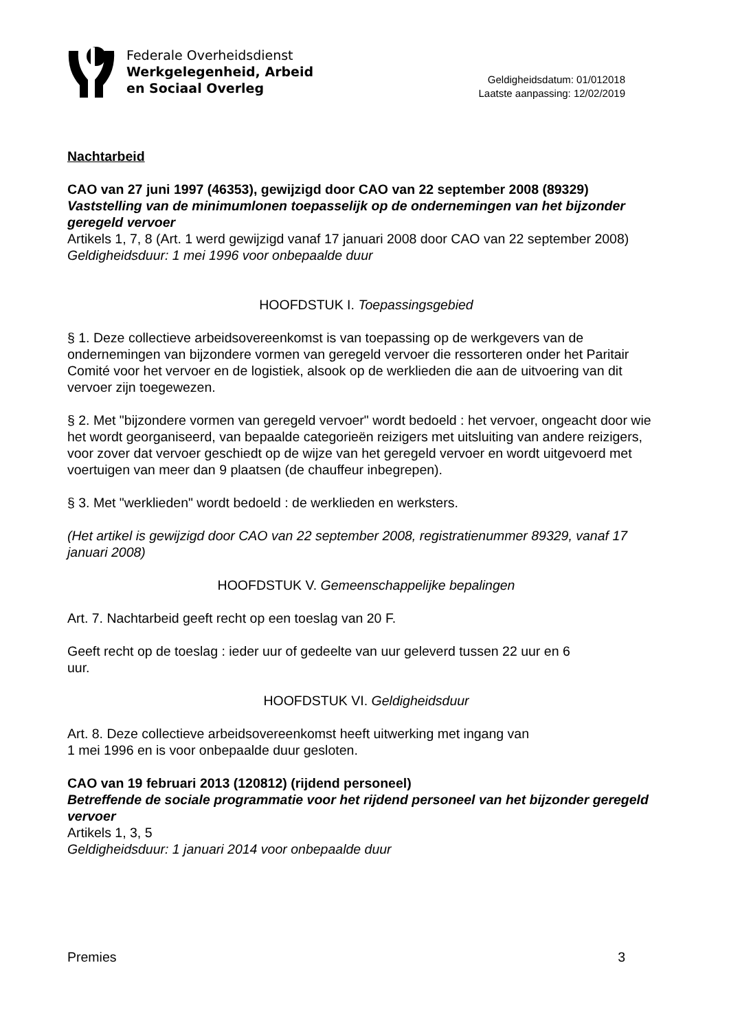Federale Overheidsdienst
Werkgelegenheid, Arbeid
en Sociaal Overleg
Geldigheidsdatum: 01/012018
Laatste aanpassing: 12/02/2019
Nachtarbeid
CAO van 27 juni 1997 (46353), gewijzigd door CAO van 22 september 2008 (89329)
Vaststelling van de minimumlonen toepasselijk op de ondernemingen van het bijzonder geregeld vervoer
Artikels 1, 7, 8 (Art. 1 werd gewijzigd vanaf 17 januari 2008 door CAO van 22 september 2008)
Geldigheidsduur: 1 mei 1996 voor onbepaalde duur
HOOFDSTUK I. Toepassingsgebied
§ 1. Deze collectieve arbeidsovereenkomst is van toepassing op de werkgevers van de ondernemingen van bijzondere vormen van geregeld vervoer die ressorteren onder het Paritair Comité voor het vervoer en de logistiek, alsook op de werklieden die aan de uitvoering van dit vervoer zijn toegewezen.
§ 2. Met "bijzondere vormen van geregeld vervoer" wordt bedoeld : het vervoer, ongeacht door wie het wordt georganiseerd, van bepaalde categorieën reizigers met uitsluiting van andere reizigers, voor zover dat vervoer geschiedt op de wijze van het geregeld vervoer en wordt uitgevoerd met voertuigen van meer dan 9 plaatsen (de chauffeur inbegrepen).
§ 3. Met "werklieden" wordt bedoeld : de werklieden en werksters.
(Het artikel is gewijzigd door CAO van 22 september 2008, registratienummer 89329, vanaf 17 januari 2008)
HOOFDSTUK V. Gemeenschappelijke bepalingen
Art. 7. Nachtarbeid geeft recht op een toeslag van 20 F.
Geeft recht op de toeslag : ieder uur of gedeelte van uur geleverd tussen 22 uur en 6
uur.
HOOFDSTUK VI. Geldigheidsduur
Art. 8. Deze collectieve arbeidsovereenkomst heeft uitwerking met ingang van
1 mei 1996 en is voor onbepaalde duur gesloten.
CAO van 19 februari 2013 (120812) (rijdend personeel)
Betreffende de sociale programmatie voor het rijdend personeel van het bijzonder geregeld vervoer
Artikels 1, 3, 5
Geldigheidsduur: 1 januari 2014 voor onbepaalde duur
Premies 3